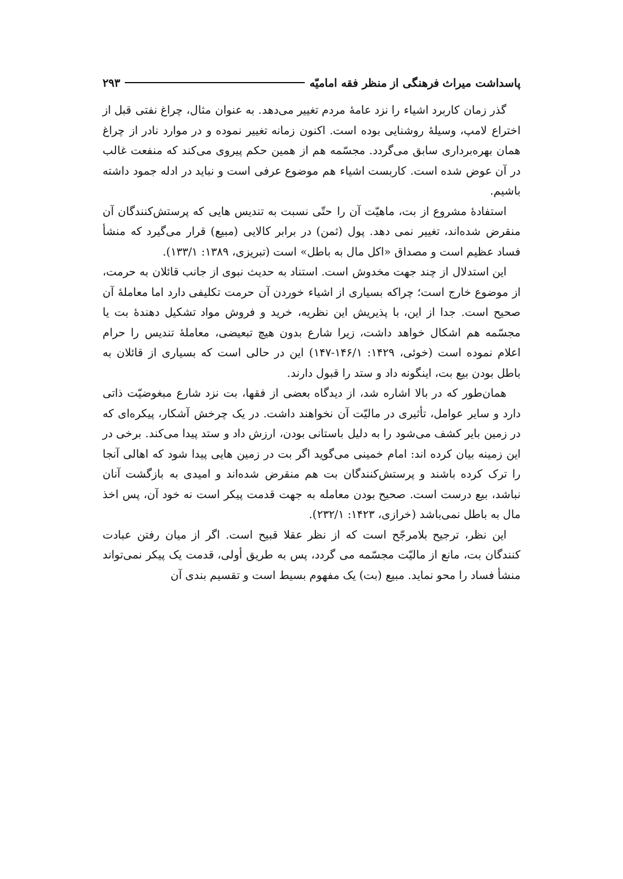پاسداشت میراث فرهنگی از منظر فقه امامیّه ۲۹۳
گذر زمان کاربرد اشیاء را نزد عامهٔ مردم تغییر می‌دهد. به عنوان مثال، چراغ نفتی قبل از اختراع لامپ، وسیلهٔ روشنایی بوده است. اکنون زمانه تغییر نموده و در موارد نادر از چراغ همان بهره‌برداری سابق می‌گردد. مجسّمه هم از همین حکم پیروی می‌کند که منفعت غالب در آن عوض شده است. کاربست اشیاء هم موضوع عرفی است و نباید در ادله جمود داشته باشیم.
استفادهٔ مشروع از بت، ماهیّت آن را حتّی نسبت به تندیس هایی که پرستش‌کنندگان آن منقرض شده‌اند، تغییر نمی دهد. پول (ثمن) در برابر کالایی (مبیع) قرار می‌گیرد که منشأ فساد عظیم است و مصداق «اکل مال به باطل» است (تبریزی، ۱۳۸۹: ۱۳۳/۱).
این استدلال از چند جهت مخدوش است. استناد به حدیث نبوی از جانب قائلان به حرمت، از موضوع خارج است؛ چراکه بسیاری از اشیاء خوردن آن حرمت تکلیفی دارد اما معاملهٔ آن صحیح است. جدا از این، با پذیریش این نظریه، خرید و فروش مواد تشکیل دهندهٔ بت یا مجسّمه هم اشکال خواهد داشت، زیرا شارع بدون هیچ تبعیضی، معاملهٔ تندیس را حرام اعلام نموده است (خوئی، ۱۴۲۹: ۱۴۶/۱-۱۴۷) این در حالی است که بسیاری از قائلان به باطل بودن بیع بت، اینگونه داد و ستد را قبول دارند.
همان‌طور که در بالا اشاره شد، از دیدگاه بعضی از فقها، بت نزد شارع مبغوضیّت ذاتی دارد و سایر عوامل، تأثیری در مالیّت آن نخواهند داشت. در یک چرخش آشکار، پیکره‌ای که در زمین بایر کشف می‌شود را به دلیل باستانی بودن، ارزش داد و ستد پیدا می‌کند. برخی در این زمینه بیان کرده اند: امام خمینی می‌گوید اگر بت در زمین هایی پیدا شود که اهالی آنجا را ترک کرده باشند و پرستش‌کنندگان بت هم منقرض شده‌اند و امیدی به بازگشت آنان نباشد، بیع درست است. صحیح بودن معامله به جهت قدمت پیکر است نه خود آن، پس اخذ مال به باطل نمی‌باشد (خرازی، ۱۴۲۳: ۲۳۲/۱).
این نظر، ترجیح بلامرجّح است که از نظر عقلا قبیح است. اگر از میان رفتن عبادت کنندگان بت، مانع از مالیّت مجسّمه می گردد، پس به طریق أولی، قدمت یک پیکر نمی‌تواند منشأ فساد را محو نماید. مبیع (بت) یک مفهوم بسیط است و تقسیم بندی آن